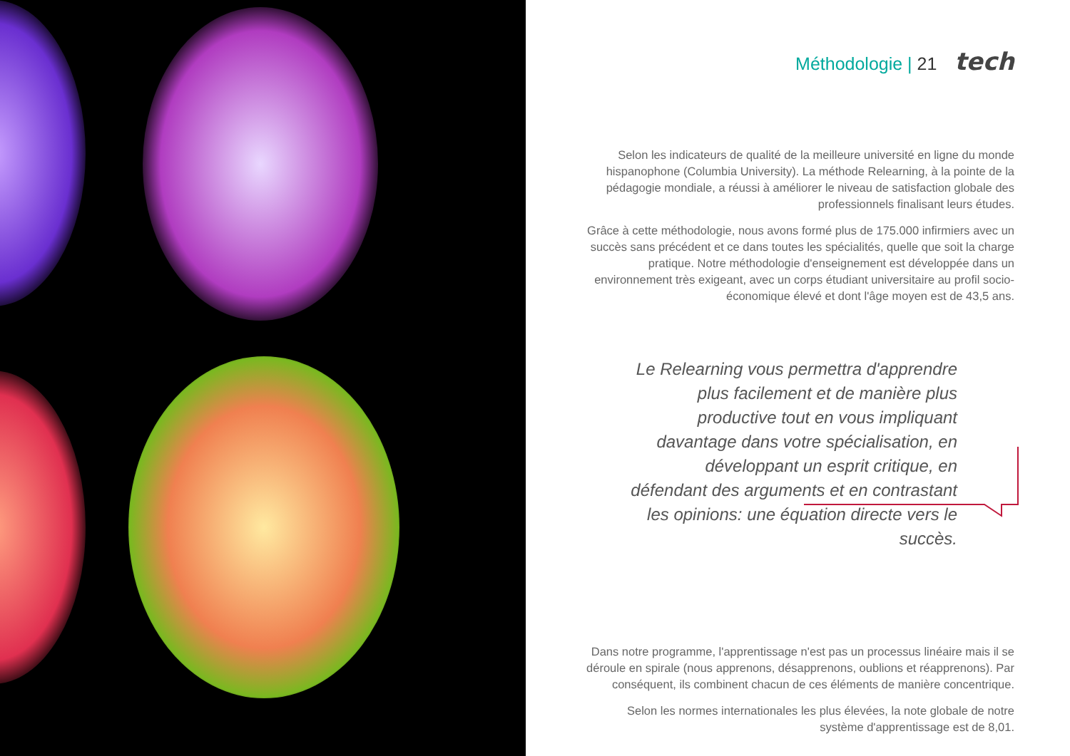Méthodologie | 21 tech
Selon les indicateurs de qualité de la meilleure université en ligne du monde hispanophone (Columbia University). La méthode Relearning, à la pointe de la pédagogie mondiale, a réussi à améliorer le niveau de satisfaction globale des professionnels finalisant leurs études.
Grâce à cette méthodologie, nous avons formé plus de 175.000 infirmiers avec un succès sans précédent et ce dans toutes les spécialités, quelle que soit la charge pratique. Notre méthodologie d'enseignement est développée dans un environnement très exigeant, avec un corps étudiant universitaire au profil socio-économique élevé et dont l'âge moyen est de 43,5 ans.
Le Relearning vous permettra d'apprendre plus facilement et de manière plus productive tout en vous impliquant davantage dans votre spécialisation, en développant un esprit critique, en défendant des arguments et en contrastant les opinions: une équation directe vers le succès.
Dans notre programme, l'apprentissage n'est pas un processus linéaire mais il se déroule en spirale (nous apprenons, désapprenons, oublions et réapprenons). Par conséquent, ils combinent chacun de ces éléments de manière concentrique.
Selon les normes internationales les plus élevées, la note globale de notre système d'apprentissage est de 8,01.